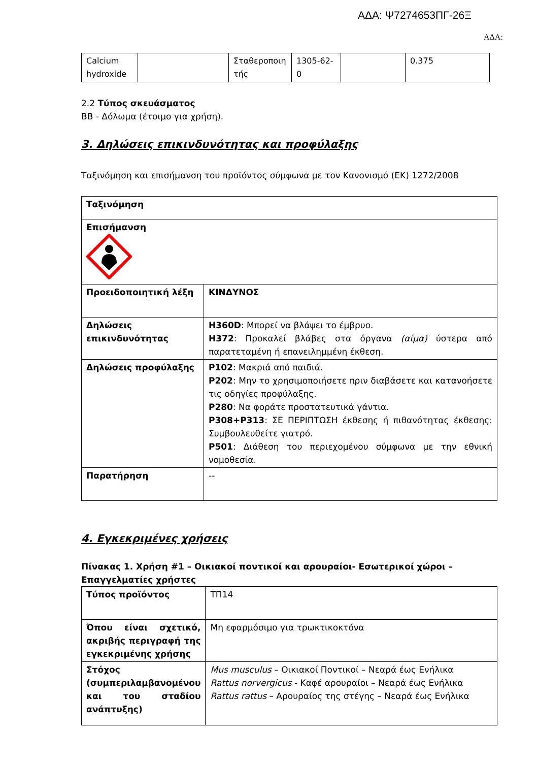ΑΔΑ: Ψ7274653ΠΓ-26Ξ
ΑΔΑ:
| Calcium hydroxide | | Σταθεροποιη τής | 1305-62-0 | | 0.375 |
2.2 Τύπος σκευάσματος
BB - Δόλωμα (έτοιμο για χρήση).
3. Δηλώσεις επικινδυνότητας και προφύλαξης
Ταξινόμηση και επισήμανση του προϊόντος σύμφωνα με τον Κανονισμό (ΕΚ) 1272/2008
| Ταξινόμηση | |
| Επισήμανση | |
| Προειδοποιητική λέξη | ΚΙΝΔΥΝΟΣ |
| Δηλώσεις επικινδυνότητας | H360D : Μπορεί να βλάψει το έμβρυο. H372 : Προκαλεί βλάβες στα όργανα (αίμα) ύστερα από παρατεταμένη ή επανειλημμένη έκθεση. |
| Δηλώσεις προφύλαξης | P102 : Μακριά από παιδιά. P202 : Μην το χρησιμοποιήσετε πριν διαβάσετε και κατανοήσετε τις οδηγίες προφύλαξης. P280 : Να φοράτε προστατευτικά γάντια. P308+P313 : ΣΕ ΠΕΡΙΠΤΩΣΗ έκθεσης ή πιθανότητας έκθεσης: Συμβουλευθείτε γιατρό. P501 : Διάθεση του περιεχομένου σύμφωνα με την εθνική νομοθεσία. |
| Παρατήρηση | -- |
4. Εγκεκριμένες χρήσεις
Πίνακας 1. Χρήση #1 – Οικιακοί ποντικοί και αρουραίοι- Εσωτερικοί χώροι – Επαγγελματίες χρήστες
| Τύπος προϊόντος | ΤΠ14 |
| Όπου είναι σχετικό, ακριβής περιγραφή της εγκεκριμένης χρήσης | Μη εφαρμόσιμο για τρωκτικοκτόνα |
| Στόχος (συμπεριλαμβανομένου και του σταδίου ανάπτυξης) | Mus musculus – Οικιακοί Ποντικοί – Νεαρά έως Ενήλικα Rattus norvergicus - Καφέ αρουραίοι – Νεαρά έως Ενήλικα Rattus rattus – Αρουραίος της στέγης – Νεαρά έως Ενήλικα |